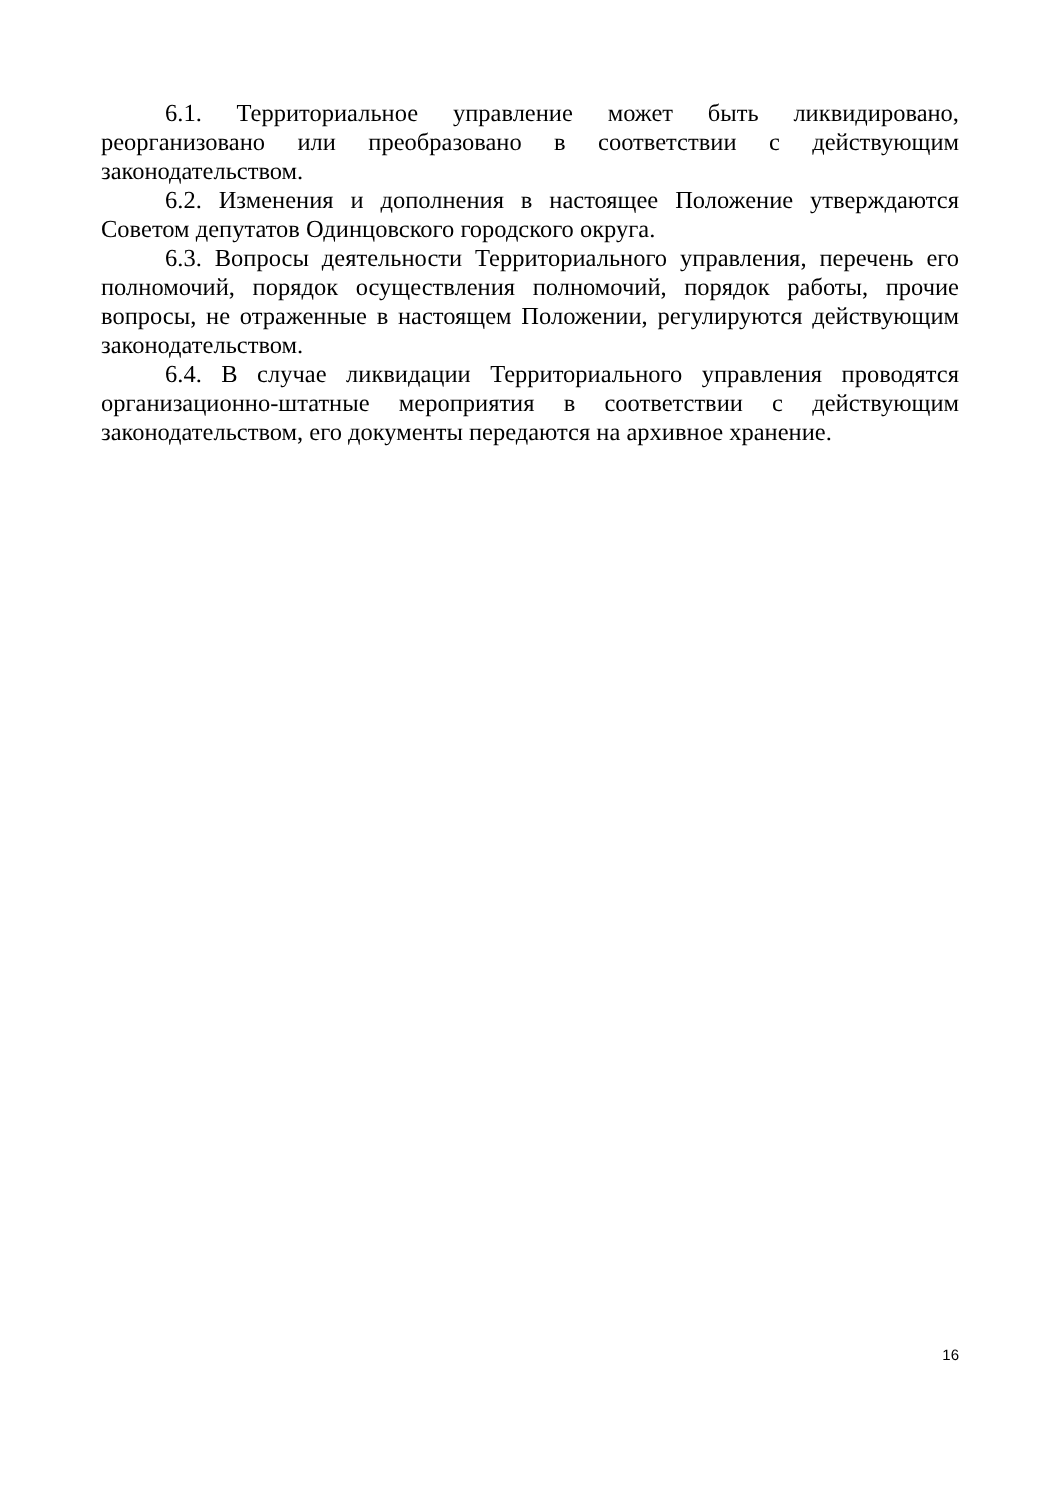6.1. Территориальное управление может быть ликвидировано, реорганизовано или преобразовано в соответствии с действующим законодательством.
6.2. Изменения и дополнения в настоящее Положение утверждаются Советом депутатов Одинцовского городского округа.
6.3. Вопросы деятельности Территориального управления, перечень его полномочий, порядок осуществления полномочий, порядок работы, прочие вопросы, не отраженные в настоящем Положении, регулируются действующим законодательством.
6.4. В случае ликвидации Территориального управления проводятся организационно-штатные мероприятия в соответствии с действующим законодательством, его документы передаются на архивное хранение.
16